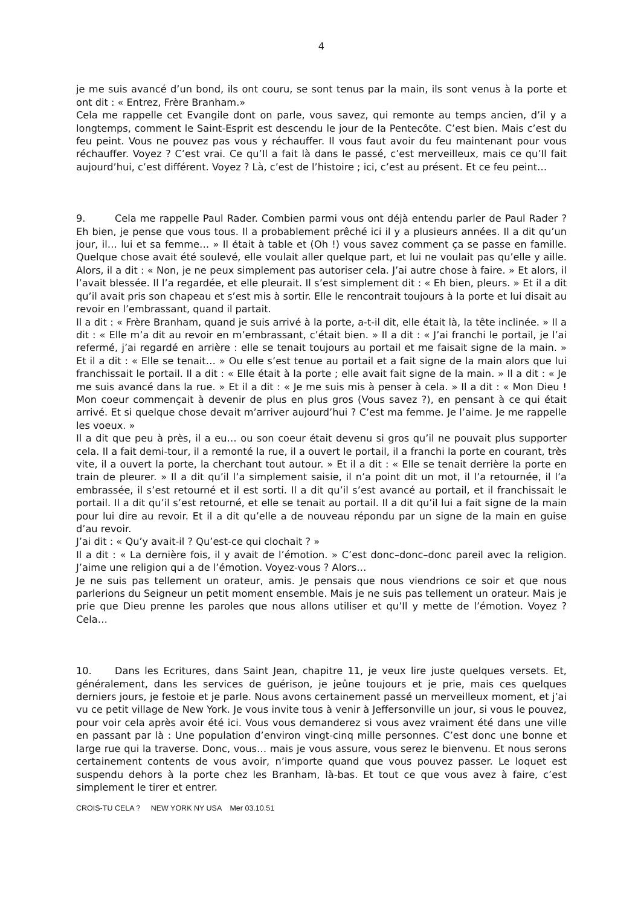4
je me suis avancé d’un bond, ils ont couru, se sont tenus par la main, ils sont venus à la porte et ont dit : « Entrez, Frère Branham.»
Cela me rappelle cet Evangile dont on parle, vous savez, qui remonte au temps ancien, d’il y a longtemps, comment le Saint-Esprit est descendu le jour de la Pentecôte. C’est bien. Mais c’est du feu peint. Vous ne pouvez pas vous y réchauffer. Il vous faut avoir du feu maintenant pour vous réchauffer. Voyez ? C’est vrai. Ce qu’Il a fait là dans le passé, c’est merveilleux, mais ce qu’Il fait aujourd’hui, c’est différent. Voyez ? Là, c’est de l’histoire ; ici, c’est au présent. Et ce feu peint…
9. Cela me rappelle Paul Rader. Combien parmi vous ont déjà entendu parler de Paul Rader ? Eh bien, je pense que vous tous. Il a probablement prêché ici il y a plusieurs années. Il a dit qu’un jour, il… lui et sa femme… » Il était à table et (Oh !) vous savez comment ça se passe en famille. Quelque chose avait été soulevé, elle voulait aller quelque part, et lui ne voulait pas qu’elle y aille. Alors, il a dit : « Non, je ne peux simplement pas autoriser cela. J’ai autre chose à faire. » Et alors, il l’avait blessée. Il l’a regardée, et elle pleurait. Il s’est simplement dit : « Eh bien, pleurs. » Et il a dit qu’il avait pris son chapeau et s’est mis à sortir. Elle le rencontrait toujours à la porte et lui disait au revoir en l’embrassant, quand il partait.
Il a dit : « Frère Branham, quand je suis arrivé à la porte, a-t-il dit, elle était là, la tête inclinée. » Il a dit : « Elle m’a dit au revoir en m’embrassant, c’était bien. » Il a dit : « J’ai franchi le portail, je l’ai refermé, j’ai regardé en arrière : elle se tenait toujours au portail et me faisait signe de la main. » Et il a dit : « Elle se tenait… » Ou elle s’est tenue au portail et a fait signe de la main alors que lui franchissait le portail. Il a dit : « Elle était à la porte ; elle avait fait signe de la main. » Il a dit : « Je me suis avancé dans la rue. » Et il a dit : « Je me suis mis à penser à cela. » Il a dit : « Mon Dieu ! Mon coeur commençait à devenir de plus en plus gros (Vous savez ?), en pensant à ce qui était arrivé. Et si quelque chose devait m’arriver aujourd’hui ? C’est ma femme. Je l’aime. Je me rappelle les voeux. »
Il a dit que peu à près, il a eu… ou son coeur était devenu si gros qu’il ne pouvait plus supporter cela. Il a fait demi-tour, il a remonté la rue, il a ouvert le portail, il a franchi la porte en courant, très vite, il a ouvert la porte, la cherchant tout autour. » Et il a dit : « Elle se tenait derrière la porte en train de pleurer. » Il a dit qu’il l’a simplement saisie, il n’a point dit un mot, il l’a retournée, il l’a embrassée, il s’est retourné et il est sorti. Il a dit qu’il s’est avancé au portail, et il franchissait le portail. Il a dit qu’il s’est retourné, et elle se tenait au portail. Il a dit qu’il lui a fait signe de la main pour lui dire au revoir. Et il a dit qu’elle a de nouveau répondu par un signe de la main en guise d’au revoir.
J’ai dit : « Qu’y avait-il ? Qu’est-ce qui clochait ? »
Il a dit : « La dernière fois, il y avait de l’émotion. » C’est donc–donc–donc pareil avec la religion. J’aime une religion qui a de l’émotion. Voyez-vous ? Alors…
Je ne suis pas tellement un orateur, amis. Je pensais que nous viendrions ce soir et que nous parlerions du Seigneur un petit moment ensemble. Mais je ne suis pas tellement un orateur. Mais je prie que Dieu prenne les paroles que nous allons utiliser et qu’Il y mette de l’émotion. Voyez ? Cela…
10. Dans les Ecritures, dans Saint Jean, chapitre 11, je veux lire juste quelques versets. Et, généralement, dans les services de guérison, je jeûne toujours et je prie, mais ces quelques derniers jours, je festoie et je parle. Nous avons certainement passé un merveilleux moment, et j’ai vu ce petit village de New York. Je vous invite tous à venir à Jeffersonville un jour, si vous le pouvez, pour voir cela après avoir été ici. Vous vous demanderez si vous avez vraiment été dans une ville en passant par là : Une population d’environ vingt-cinq mille personnes. C’est donc une bonne et large rue qui la traverse. Donc, vous… mais je vous assure, vous serez le bienvenu. Et nous serons certainement contents de vous avoir, n’importe quand que vous pouvez passer. Le loquet est suspendu dehors à la porte chez les Branham, là-bas. Et tout ce que vous avez à faire, c’est simplement le tirer et entrer.
CROIS-TU CELA ? NEW YORK NY USA Mer 03.10.51